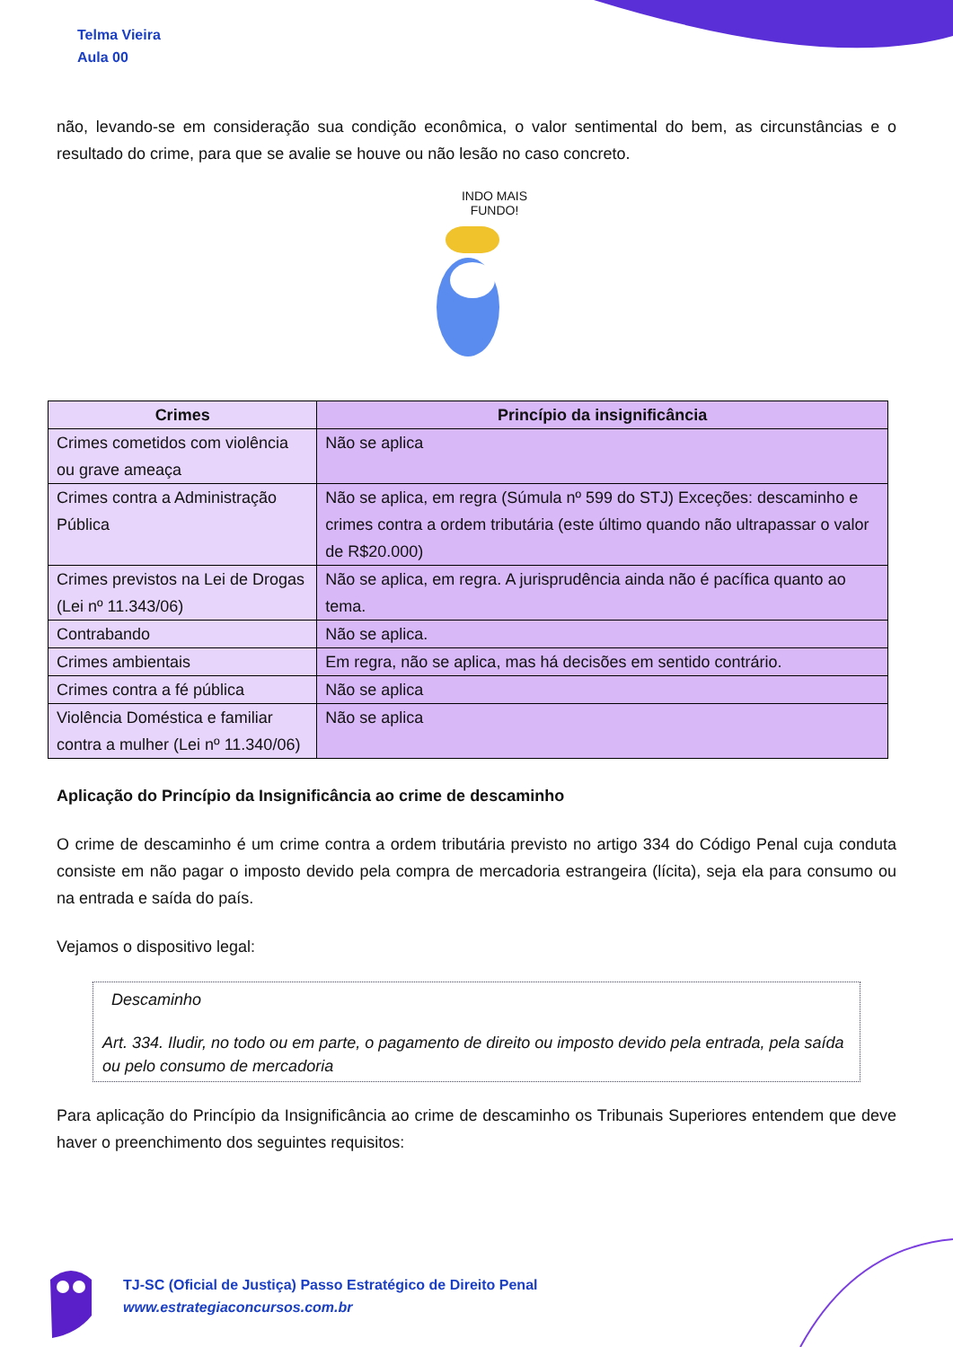Telma Vieira
Aula 00
não, levando-se em consideração sua condição econômica, o valor sentimental do bem, as circunstâncias e o resultado do crime, para que se avalie se houve ou não lesão no caso concreto.
INDO MAIS
FUNDO!
| Crimes | Princípio da insignificância |
| --- | --- |
| Crimes cometidos com violência ou grave ameaça | Não se aplica |
| Crimes contra a Administração Pública | Não se aplica, em regra (Súmula nº 599 do STJ) Exceções: descaminho e crimes contra a ordem tributária (este último quando não ultrapassar o valor de R$20.000) |
| Crimes previstos na Lei de Drogas (Lei nº 11.343/06) | Não se aplica, em regra. A jurisprudência ainda não é pacífica quanto ao tema. |
| Contrabando | Não se aplica. |
| Crimes ambientais | Em regra, não se aplica, mas há decisões em sentido contrário. |
| Crimes contra a fé pública | Não se aplica |
| Violência Doméstica e familiar contra a mulher (Lei nº 11.340/06) | Não se aplica |
Aplicação do Princípio da Insignificância ao crime de descaminho
O crime de descaminho é um crime contra a ordem tributária previsto no artigo 334 do Código Penal cuja conduta consiste em não pagar o imposto devido pela compra de mercadoria estrangeira (lícita), seja ela para consumo ou na entrada e saída do país.
Vejamos o dispositivo legal:
Descaminho
Art. 334. Iludir, no todo ou em parte, o pagamento de direito ou imposto devido pela entrada, pela saída ou pelo consumo de mercadoria
Para aplicação do Princípio da Insignificância ao crime de descaminho os Tribunais Superiores entendem que deve haver o preenchimento dos seguintes requisitos:
TJ-SC (Oficial de Justiça) Passo Estratégico de Direito Penal
www.estrategiaconcursos.com.br